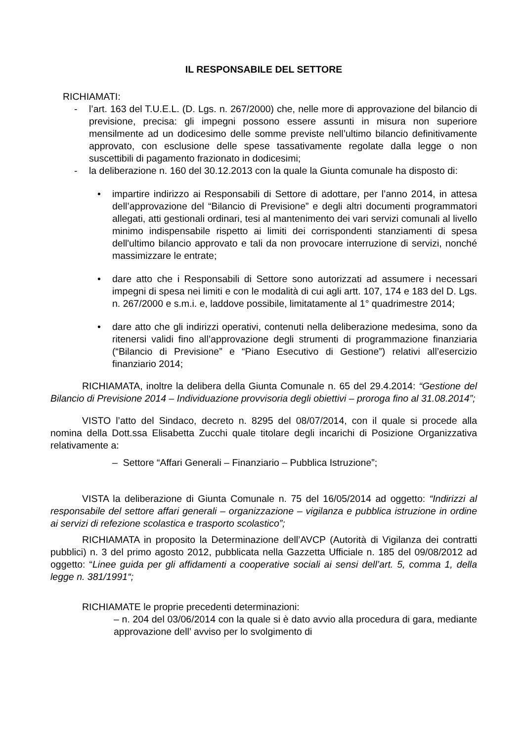IL RESPONSABILE DEL SETTORE
RICHIAMATI:
- l’art. 163 del T.U.E.L. (D. Lgs. n. 267/2000) che, nelle more di approvazione del bilancio di previsione, precisa: gli impegni possono essere assunti in misura non superiore mensilmente ad un dodicesimo delle somme previste nell’ultimo bilancio definitivamente approvato, con esclusione delle spese tassativamente regolate dalla legge o non suscettibili di pagamento frazionato in dodicesimi;
- la deliberazione n. 160 del 30.12.2013 con la quale la Giunta comunale ha disposto di:
• impartire indirizzo ai Responsabili di Settore di adottare, per l’anno 2014, in attesa dell’approvazione del “Bilancio di Previsione” e degli altri documenti programmatori allegati, atti gestionali ordinari, tesi al mantenimento dei vari servizi comunali al livello minimo indispensabile rispetto ai limiti dei corrispondenti stanziamenti di spesa dell'ultimo bilancio approvato e tali da non provocare interruzione di servizi, nonché massimizzare le entrate;
• dare atto che i Responsabili di Settore sono autorizzati ad assumere i necessari impegni di spesa nei limiti e con le modalità di cui agli artt. 107, 174 e 183 del D. Lgs. n. 267/2000 e s.m.i. e, laddove possibile, limitatamente al 1° quadrimestre 2014;
• dare atto che gli indirizzi operativi, contenuti nella deliberazione medesima, sono da ritenersi validi fino all’approvazione degli strumenti di programmazione finanziaria (“Bilancio di Previsione” e “Piano Esecutivo di Gestione”) relativi all’esercizio finanziario 2014;
RICHIAMATA, inoltre la delibera della Giunta Comunale n. 65 del 29.4.2014: “Gestione del Bilancio di Previsione 2014 – Individuazione provvisoria degli obiettivi – proroga fino al 31.08.2014”;
VISTO l’atto del Sindaco, decreto n. 8295 del 08/07/2014, con il quale si procede alla nomina della Dott.ssa Elisabetta Zucchi quale titolare degli incarichi di Posizione Organizzativa relativamente a:
– Settore “Affari Generali – Finanziario – Pubblica Istruzione”;
VISTA la deliberazione di Giunta Comunale n. 75 del 16/05/2014 ad oggetto: “Indirizzi al responsabile del settore affari generali – organizzazione – vigilanza e pubblica istruzione in ordine ai servizi di refezione scolastica e trasporto scolastico”;
RICHIAMATA in proposito la Determinazione dell’AVCP (Autorità di Vigilanza dei contratti pubblici) n. 3 del primo agosto 2012, pubblicata nella Gazzetta Ufficiale n. 185 del 09/08/2012 ad oggetto: “Linee guida per gli affidamenti a cooperative sociali ai sensi dell’art. 5, comma 1, della legge n. 381/1991“;
RICHIAMATE le proprie precedenti determinazioni:
– n. 204 del 03/06/2014 con la quale si è dato avvio alla procedura di gara, mediante approvazione dell’ avviso per lo svolgimento di